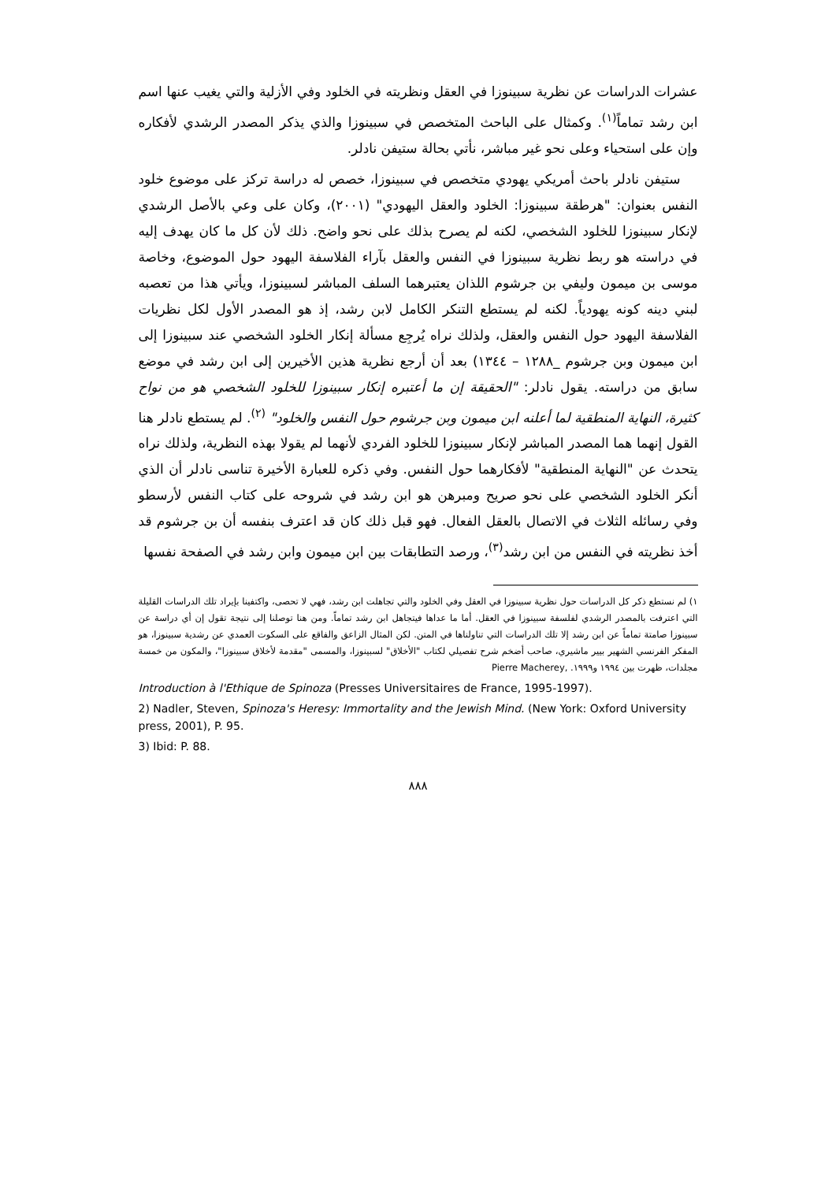عشرات الدراسات عن نظرية سبينوزا في العقل ونظريته في الخلود وفي الأزلية والتي يغيب عنها اسم ابن رشد تماماً<sup>(١)</sup>. وكمثال على الباحث المتخصص في سبينوزا والذي يذكر المصدر الرشدي لأفكاره وإن على استحياء وعلى نحو غير مباشر، نأتي بحالة ستيفن نادلر.
ستيفن نادلر باحث أمريكي يهودي متخصص في سبينوزا، خصص له دراسة تركز على موضوع خلود النفس بعنوان: "هرطقة سبينوزا: الخلود والعقل اليهودي" (٢٠٠١)، وكان على وعي بالأصل الرشدي لإنكار سبينوزا للخلود الشخصي، لكنه لم يصرح بذلك على نحو واضح. ذلك لأن كل ما كان يهدف إليه في دراسته هو ربط نظرية سبينوزا في النفس والعقل بآراء الفلاسفة اليهود حول الموضوع، وخاصة موسى بن ميمون وليفي بن جرشوم اللذان يعتبرهما السلف المباشر لسبينوزا، ويأتي هذا من تعصبه لبني دينه كونه يهودياً. لكنه لم يستطع التنكر الكامل لابن رشد، إذ هو المصدر الأول لكل نظريات الفلاسفة اليهود حول النفس والعقل، ولذلك نراه يُرجِع مسألة إنكار الخلود الشخصي عند سبينوزا إلى ابن ميمون وبن جرشوم _١٢٨٨ – ١٣٤٤) بعد أن أرجع نظرية هذين الأخيرين إلى ابن رشد في موضع سابق من دراسته. يقول نادلر: "الحقيقة إن ما أعتبره إنكار سبينوزا للخلود الشخصي هو من نواح كثيرة، النهاية المنطقية لما أعلنه ابن ميمون وبن جرشوم حول النفس والخلود" <sup>(٢)</sup>. لم يستطع نادلر هنا القول إنهما هما المصدر المباشر لإنكار سبينوزا للخلود الفردي لأنهما لم يقولا بهذه النظرية، ولذلك نراه يتحدث عن "النهاية المنطقية" لأفكارهما حول النفس. وفي ذكره للعبارة الأخيرة تناسى نادلر أن الذي أنكر الخلود الشخصي على نحو صريح ومبرهن هو ابن رشد في شروحه على كتاب النفس لأرسطو وفي رسائله الثلاث في الاتصال بالعقل الفعال. فهو قبل ذلك كان قد اعترف بنفسه أن بن جرشوم قد أخذ نظريته في النفس من ابن رشد<sup>(٣)</sup>، ورصد التطابقات بين ابن ميمون وابن رشد في الصفحة نفسها
١) لم نستطع ذكر كل الدراسات حول نظرية سبينوزا في العقل وفي الخلود والتي تجاهلت ابن رشد، فهي لا تحصى، واكتفينا بإيراد تلك الدراسات القليلة التي اعترفت بالمصدر الرشدي لفلسفة سبينوزا في العقل. أما ما عداها فيتجاهل ابن رشد تماماً. ومن هنا توصلنا إلى نتيجة تقول إن أي دراسة عن سبينوزا صامتة تماماً عن ابن رشد إلا تلك الدراسات التي تناولناها في المتن. لكن المثال الزاعق والفاقع على السكوت العمدي عن رشدية سبينوزا، هو المفكر الفرنسي الشهير بيير ماشيري، صاحب أضخم شرح تفصيلي لكتاب "الأخلاق" لسبينوزا، والمسمى "مقدمة لأخلاق سبينوزا"، والمكون من خمسة مجلدات، ظهرت بين ١٩٩٤ و١٩٩٩. Pierre Macherey,
Introduction à l'Ethique de Spinoza (Presses Universitaires de France, 1995-1997).
2) Nadler, Steven, Spinoza's Heresy: Immortality and the Jewish Mind. (New York: Oxford University press, 2001), P. 95.
3) Ibid: P. 88.
٨٨٨